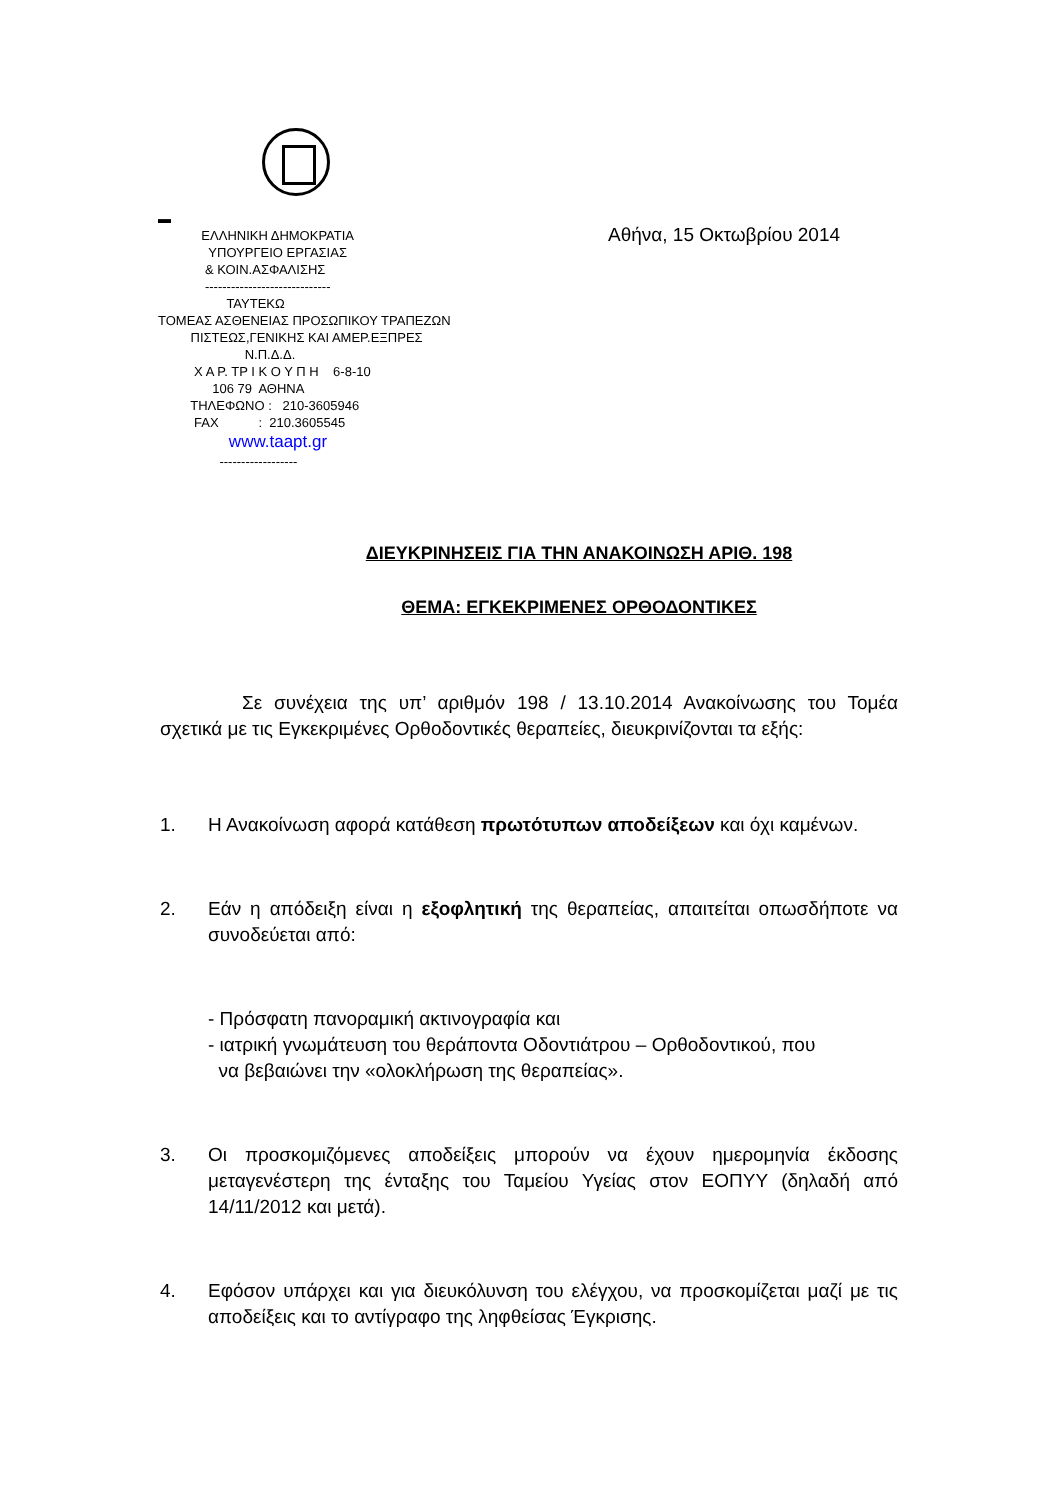▬
ΕΛΛΗΝΙΚΗ ΔΗΜΟΚΡΑΤΙΑ
ΥΠΟΥΡΓΕΙΟ ΕΡΓΑΣΙΑΣ
& ΚΟΙΝ.ΑΣΦΑΛΙΣΗΣ
-----------------------------
ΤΑΥΤΕΚΩ
ΤΟΜΕΑΣ ΑΣΘΕΝΕΙΑΣ ΠΡΟΣΩΠΙΚΟΥ ΤΡΑΠΕΖΩΝ
ΠΙΣΤΕΩΣ,ΓΕΝΙΚΗΣ ΚΑΙ ΑΜΕΡ.ΕΞΠΡΕΣ
Ν.Π.Δ.Δ.
Χ Α Ρ. ΤΡ Ι Κ Ο Υ Π Η 6-8-10
106 79 ΑΘΗΝΑ
ΤΗΛΕΦΩΝΟ : 210-3605946
FAX : 210.3605545
www.taapt.gr
------------------
Αθήνα, 15 Οκτωβρίου 2014
ΔΙΕΥΚΡΙΝΗΣΕΙΣ ΓΙΑ ΤΗΝ ΑΝΑΚΟΙΝΩΣΗ ΑΡΙΘ. 198
ΘΕΜΑ: ΕΓΚΕΚΡΙΜΕΝΕΣ ΟΡΘΟΔΟΝΤΙΚΕΣ
Σε συνέχεια της υπ’ αριθμόν 198 / 13.10.2014 Ανακοίνωσης του Τομέα σχετικά με τις Εγκεκριμένες Ορθοδοντικές θεραπείες, διευκρινίζονται τα εξής:
1. Η Ανακοίνωση αφορά κατάθεση πρωτότυπων αποδείξεων και όχι καμένων.
2. Εάν η απόδειξη είναι η εξοφλητική της θεραπείας, απαιτείται οπωσδήποτε να συνοδεύεται από:
- Πρόσφατη πανοραμική ακτινογραφία και
- ιατρική γνωμάτευση του θεράποντα Οδοντιάτρου – Ορθοδοντικού, που
να βεβαιώνει την «ολοκλήρωση της θεραπείας».
3. Οι προσκομιζόμενες αποδείξεις μπορούν να έχουν ημερομηνία έκδοσης μεταγενέστερη της ένταξης του Ταμείου Υγείας στον ΕΟΠΥΥ (δηλαδή από 14/11/2012 και μετά).
4. Εφόσον υπάρχει και για διευκόλυνση του ελέγχου, να προσκομίζεται μαζί με τις αποδείξεις και το αντίγραφο της ληφθείσας Έγκρισης.